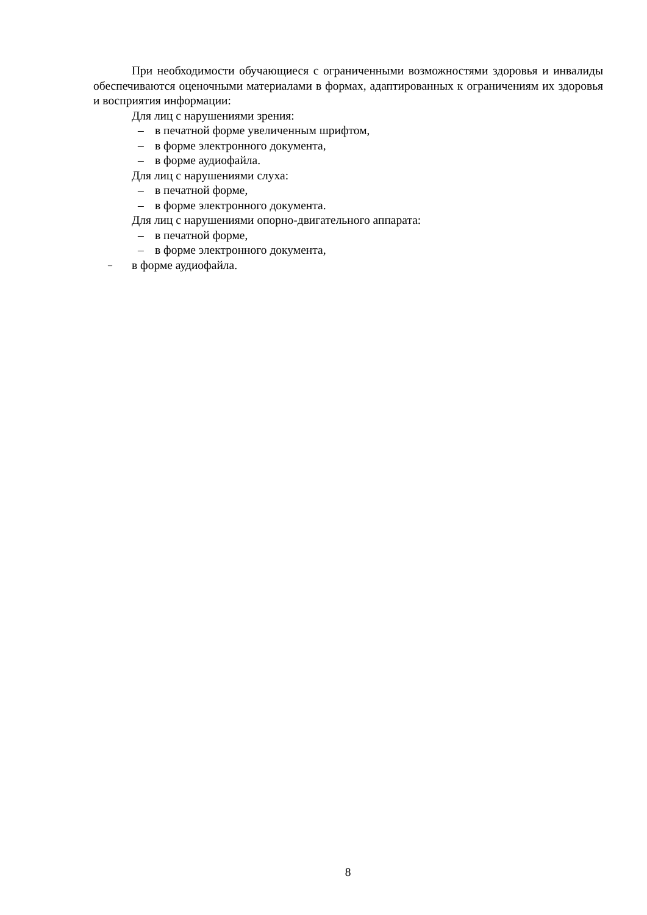При необходимости обучающиеся с ограниченными возможностями здоровья и инвалиды обеспечиваются оценочными материалами в формах, адаптированных к ограничениям их здоровья и восприятия информации:
Для лиц с нарушениями зрения:
– в печатной форме увеличенным шрифтом,
– в форме электронного документа,
– в форме аудиофайла.
Для лиц с нарушениями слуха:
– в печатной форме,
– в форме электронного документа.
Для лиц с нарушениями опорно-двигательного аппарата:
– в печатной форме,
– в форме электронного документа,
– в форме аудиофайла.
8